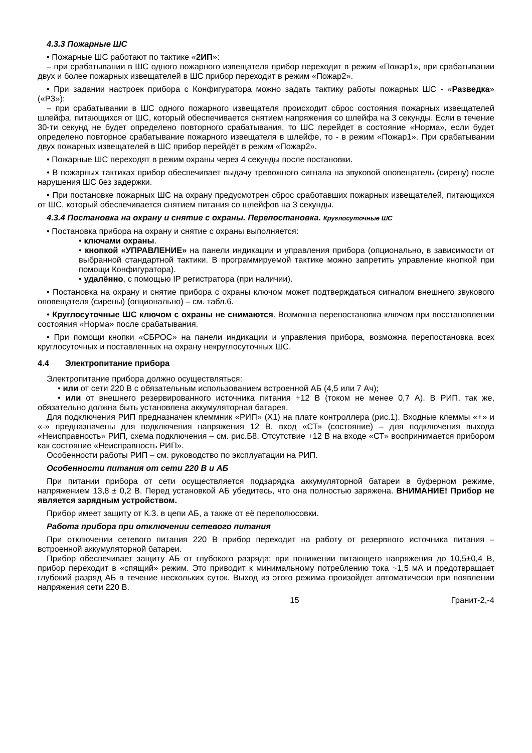4.3.3 Пожарные ШС
• Пожарные ШС работают по тактике «2ИП»:
– при срабатывании в ШС одного пожарного извещателя прибор переходит в режим «Пожар1», при срабатывании двух и более пожарных извещателей в ШС прибор переходит в режим «Пожар2».
• При задании настроек прибора с Конфигуратора можно задать тактику работы пожарных ШС - «Разведка» («РЗ»):
– при срабатывании в ШС одного пожарного извещателя происходит сброс состояния пожарных извещателей шлейфа, питающихся от ШС, который обеспечивается снятием напряжения со шлейфа на 3 секунды. Если в течение 30-ти секунд не будет определено повторного срабатывания, то ШС перейдет в состояние «Норма», если будет определено повторное срабатывание пожарного извещателя в шлейфе, то - в режим «Пожар1». При срабатывании двух пожарных извещателей в ШС прибор перейдёт в режим «Пожар2».
• Пожарные ШС переходят в режим охраны через 4 секунды после постановки.
• В пожарных тактиках прибор обеспечивает выдачу тревожного сигнала на звуковой оповещатель (сирену) после нарушения ШС без задержки.
• При постановке пожарных ШС на охрану предусмотрен сброс сработавших пожарных извещателей, питающихся от ШС, который обеспечивается снятием питания со шлейфов на 3 секунды.
4.3.4 Постановка на охрану и снятие с охраны. Перепостановка. Круглосуточные ШС
• Постановка прибора на охрану и снятие с охраны выполняется:
• ключами охраны.
• кнопкой «УПРАВЛЕНИЕ» на панели индикации и управления прибора (опционально, в зависимости от выбранной стандартной тактики. В программируемой тактике можно запретить управление кнопкой при помощи Конфигуратора).
• удалённо, с помощью IP регистратора (при наличии).
• Постановка на охрану и снятие прибора с охраны ключом может подтверждаться сигналом внешнего звукового оповещателя (сирены) (опционально) – см. табл.6.
• Круглосуточные ШС ключом с охраны не снимаются. Возможна перепостановка ключом при восстановлении состояния «Норма» после срабатывания.
• При помощи кнопки «СБРОС» на панели индикации и управления прибора, возможна перепостановка всех круглосуточных и поставленных на охрану некруглосуточных ШС.
4.4 Электропитание прибора
Электропитание прибора должно осуществляться:
• или от сети 220 В с обязательным использованием встроенной АБ (4,5 или 7 Ач);
• или от внешнего резервированного источника питания +12 В (током не менее 0,7 А). В РИП, так же, обязательно должна быть установлена аккумуляторная батарея.
Для подключения РИП предназначен клеммник «РИП» (Х1) на плате контроллера (рис.1). Входные клеммы «+» и «-» предназначены для подключения напряжения 12 В, вход «СТ» (состояние) – для подключения выхода «Неисправность» РИП, схема подключения – см. рис.Б8. Отсутствие +12 В на входе «СТ» воспринимается прибором как состояние «Неисправность РИП».
Особенности работы РИП – см. руководство по эксплуатации на РИП.
Особенности питания от сети 220 В и АБ
При питании прибора от сети осуществляется подзарядка аккумуляторной батареи в буферном режиме, напряжением 13,8 ± 0,2 В. Перед установкой АБ убедитесь, что она полностью заряжена. ВНИМАНИЕ! Прибор не является зарядным устройством.
Прибор имеет защиту от К.З. в цепи АБ, а также от её переполюсовки.
Работа прибора при отключении сетевого питания
При отключении сетевого питания 220 В прибор переходит на работу от резервного источника питания – встроенной аккумуляторной батареи.
Прибор обеспечивает защиту АБ от глубокого разряда: при понижении питающего напряжения до 10,5±0,4 В, прибор переходит в «спящий» режим. Это приводит к минимальному потреблению тока ~1,5 мА и предотвращает глубокий разряд АБ в течение нескольких суток. Выход из этого режима произойдет автоматически при появлении напряжения сети 220 В.
15 Гранит-2,-4